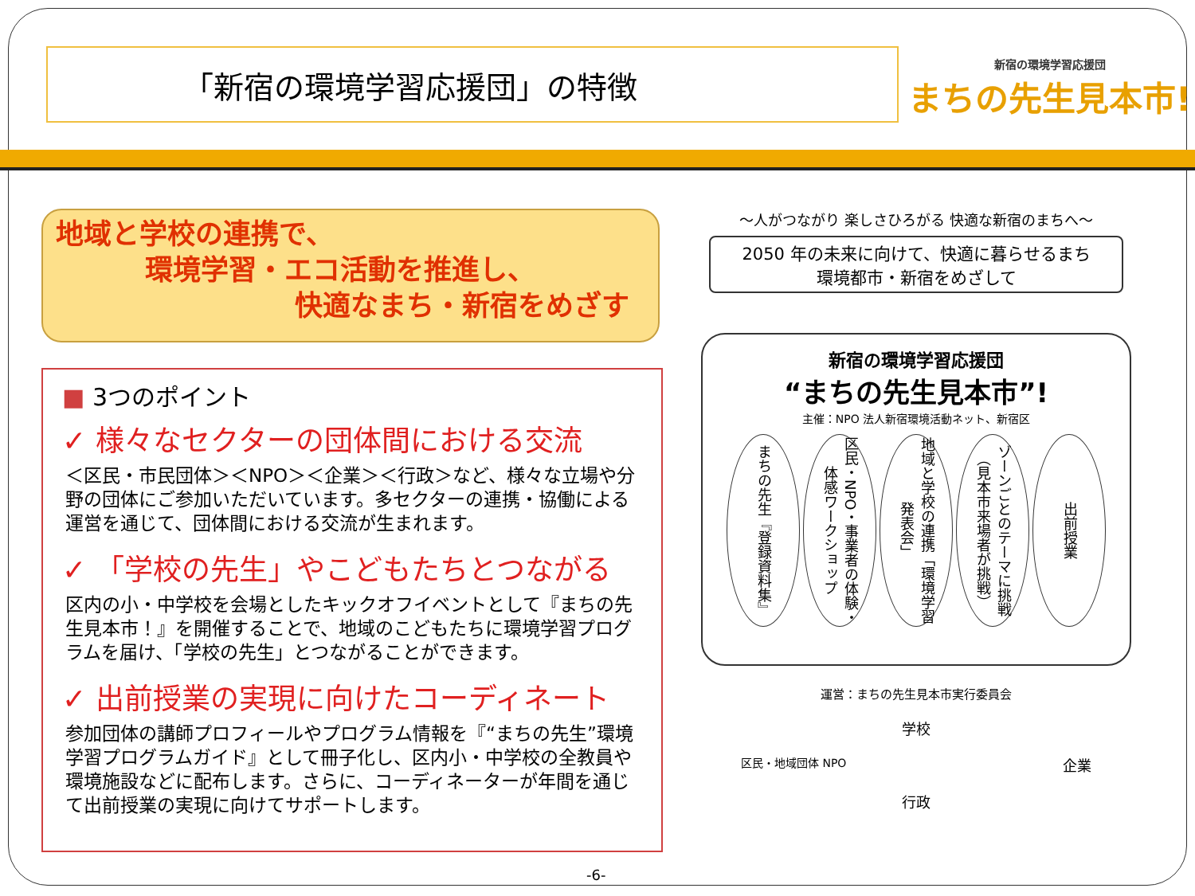「新宿の環境学習応援団」の特徴
新宿の環境学習応援団
まちの先生見本市!
地域と学校の連携で、
環境学習・エコ活動を推進し、
快適なまち・新宿をめざす
■ 3つのポイント
✓ 様々なセクターの団体間における交流
＜区民・市民団体＞＜NPO＞＜企業＞＜行政＞など、様々な立場や分野の団体にご参加いただいています。多セクターの連携・協働による運営を通じて、団体間における交流が生まれます。
✓ 「学校の先生」やこどもたちとつながる
区内の小・中学校を会場としたキックオフイベントとして『まちの先生見本市！』を開催することで、地域のこどもたちに環境学習プログラムを届け、「学校の先生」とつながることができます。
✓ 出前授業の実現に向けたコーディネート
参加団体の講師プロフィールやプログラム情報を『“まちの先生”環境学習プログラムガイド』として冊子化し、区内小・中学校の全教員や環境施設などに配布します。さらに、コーディネーターが年間を通じて出前授業の実現に向けてサポートします。
～人がつながり 楽しさひろがる 快適な新宿のまちへ～
2050 年の未来に向けて、快適に暮らせるまち
環境都市・新宿をめざして
新宿の環境学習応援団
“まちの先生見本市”!
主催：NPO 法人新宿環境活動ネット、新宿区
まちの先生『登録資料集』
区民・NPO・事業者の体験・体感ワークショップ
地域と学校の連携「環境学習発表会」
ゾーンごとのテーマに挑戦（見本市来場者が挑戦）
出前授業
運営：まちの先生見本市実行委員会
学校
区民・地域団体 NPO 企業
行政
-6-